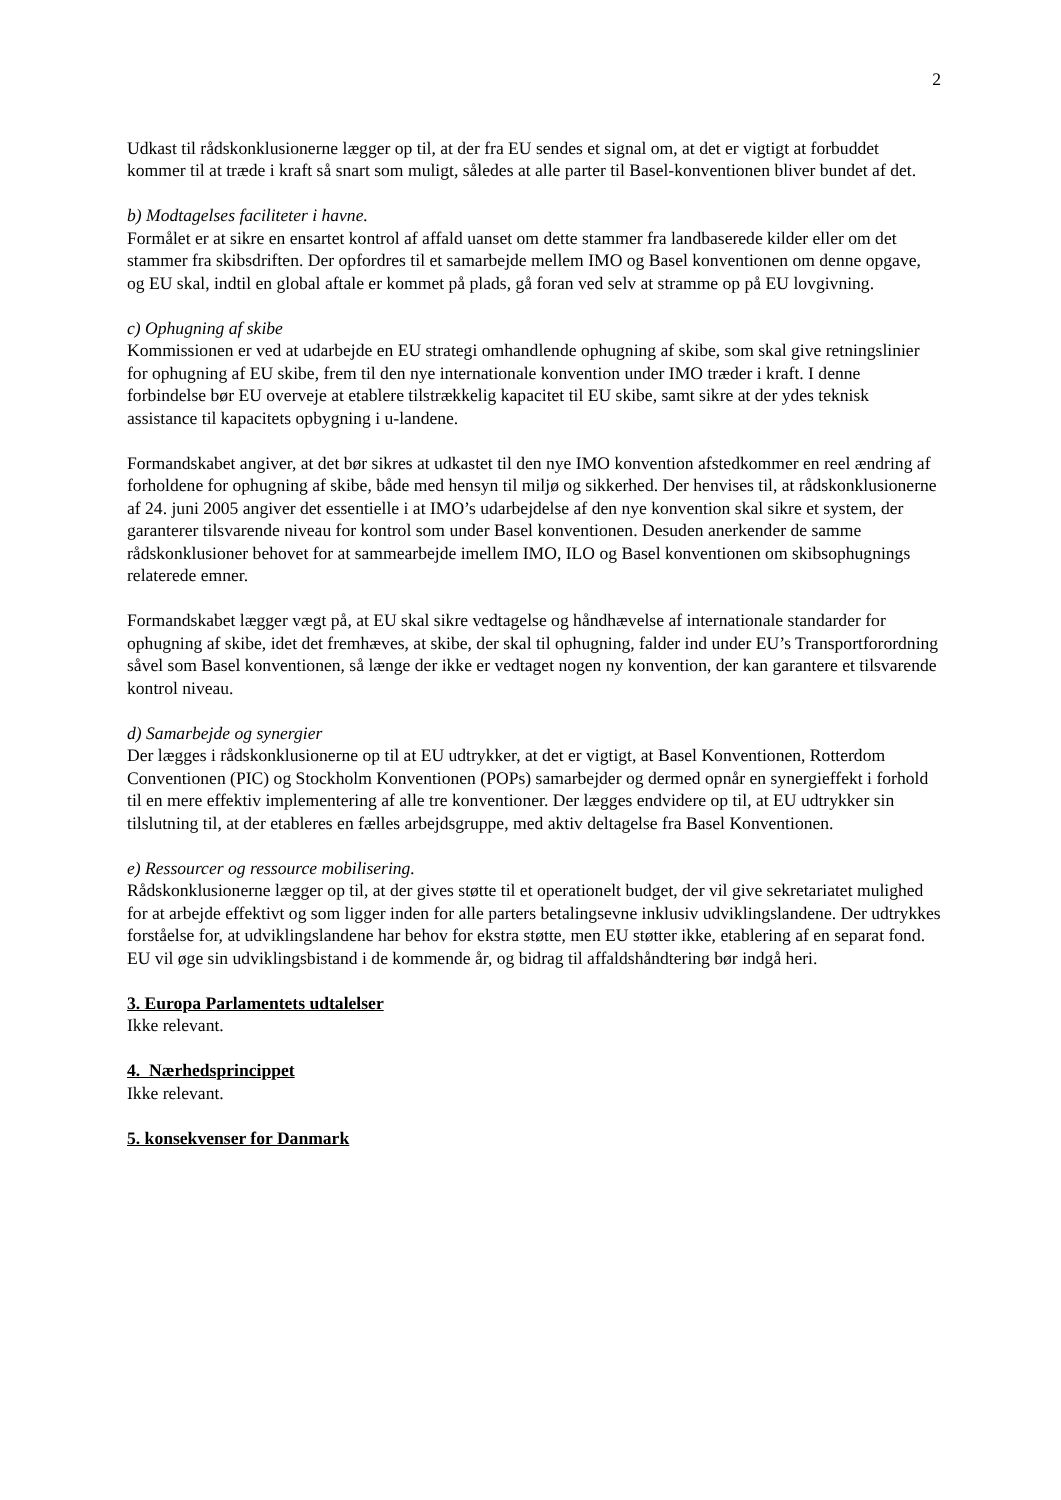2
Udkast til rådskonklusionerne lægger op til, at der fra EU sendes et signal om, at det er vigtigt at forbuddet kommer til at træde i kraft så snart som muligt, således at alle parter til Basel-konventionen bliver bundet af det.
b) Modtagelses faciliteter i havne.
Formålet er at sikre en ensartet kontrol af affald uanset om dette stammer fra landbaserede kilder eller om det stammer fra skibsdriften. Der opfordres til et samarbejde mellem IMO og Basel konventionen om denne opgave, og EU skal, indtil en global aftale er kommet på plads, gå foran ved selv at stramme op på EU lovgivning.
c) Ophugning af skibe
Kommissionen er ved at udarbejde en EU strategi omhandlende ophugning af skibe, som skal give retningslinier for ophugning af EU skibe, frem til den nye internationale konvention under IMO træder i kraft. I denne forbindelse bør EU overveje at etablere tilstrækkelig kapacitet til EU skibe, samt sikre at der ydes teknisk assistance til kapacitets opbygning i u-landene.
Formandskabet angiver, at det bør sikres at udkastet til den nye IMO konvention afstedkommer en reel ændring af forholdene for ophugning af skibe, både med hensyn til miljø og sikkerhed. Der henvises til, at rådskonklusionerne af 24. juni 2005 angiver det essentielle i at IMO’s udarbejdelse af den nye konvention skal sikre et system, der garanterer tilsvarende niveau for kontrol som under Basel konventionen. Desuden anerkender de samme rådskonklusioner behovet for at sammearbejde imellem IMO, ILO og Basel konventionen om skibsophugnings relaterede emner.
Formandskabet lægger vægt på, at EU skal sikre vedtagelse og håndhævelse af internationale standarder for ophugning af skibe, idet det fremhæves, at skibe, der skal til ophugning, falder ind under EU’s Transportforordning såvel som Basel konventionen, så længe der ikke er vedtaget nogen ny konvention, der kan garantere et tilsvarende kontrol niveau.
d) Samarbejde og synergier
Der lægges i rådskonklusionerne op til at EU udtrykker, at det er vigtigt, at Basel Konventionen, Rotterdom Conventionen (PIC) og Stockholm Konventionen (POPs) samarbejder og dermed opnår en synergieffekt i forhold til en mere effektiv implementering af alle tre konventioner. Der lægges endvidere op til, at EU udtrykker sin tilslutning til, at der etableres en fælles arbejdsgruppe, med aktiv deltagelse fra Basel Konventionen.
e) Ressourcer og ressource mobilisering.
Rådskonklusionerne lægger op til, at der gives støtte til et operationelt budget, der vil give sekretariatet mulighed for at arbejde effektivt og som ligger inden for alle parters betalingsevne inklusiv udviklingslandene. Der udtrykkes forståelse for, at udviklingslandene har behov for ekstra støtte, men EU støtter ikke, etablering af en separat fond. EU vil øge sin udviklingsbistand i de kommende år, og bidrag til affaldshåndtering bør indgå heri.
3. Europa Parlamentets udtalelser
Ikke relevant.
4. Nærhedsprincippet
Ikke relevant.
5. konsekvenser for Danmark